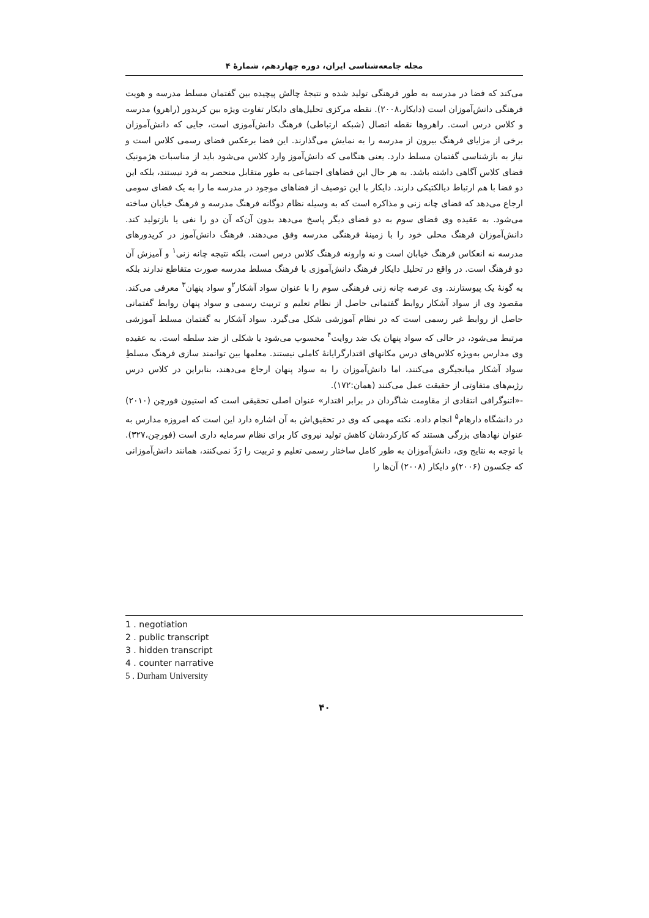مجله جامعه‌شناسی ایران، دوره چهاردهم، شمارۀ ۴
می‌کند که فضا در مدرسه به طور فرهنگی تولید شده و نتیجۀ چالش پیچیده بین گفتمان مسلط مدرسه و هویت فرهنگی دانش‌آموزان است (دایکار،۲۰۰۸). نقطه مرکزی تحلیل‌های دایکار تفاوت ویژه بین کریدور (راهرو) مدرسه و کلاس درس است. راهروها نقطه اتصال (شبکه ارتباطی) فرهنگ دانش‌آموزی است، جایی که دانش‌آموزان برخی از مزایای فرهنگ بیرون از مدرسه را به نمایش می‌گذارند. این فضا برعکس فضای رسمی کلاس است و نیاز به بازشناسی گفتمان مسلط دارد. یعنی هنگامی که دانش‌آموز وارد کلاس می‌شود باید از مناسبات هژمونیک فضای کلاس آگاهی داشته باشد. به هر حال این فضاهای اجتماعی به طور متقابل منحصر به فرد نیستند، بلکه این دو فضا با هم ارتباط دیالکتیکی دارند. دایکار با این توصیف از فضاهای موجود در مدرسه ما را به یک فضای سومی ارجاع می‌دهد که فضای چانه زنی و مذاکره است که به وسیله نظام دوگانه فرهنگ مدرسه و فرهنگ خیابان ساخته می‌شود. به عقیده وی فضای سوم به دو فضای دیگر پاسخ می‌دهد بدون آن‌که آن دو را نفی یا بازتولید کند. دانش‌آموزان فرهنگ محلی خود را با زمینۀ فرهنگی مدرسه وفق می‌دهند. فرهنگ دانش‌آموز در کریدورهای مدرسه نه انعکاس فرهنگ خیابان است و نه وارونه فرهنگ کلاس درس است، بلکه نتیجه چانه زنی<sup>۱</sup> و آمیزش آن دو فرهنگ است. در واقع در تحلیل دایکار فرهنگ دانش‌آموزی با فرهنگ مسلط مدرسه صورت متقاطع ندارند بلکه به گونۀ یک پیوستارند. وی عرصه چانه زنی فرهنگی سوم را با عنوان سواد آشکار<sup>۲</sup>و سواد پنهان<sup>۳</sup> معرفی می‌کند. مقصود وی از سواد آشکار روابط گفتمانی حاصل از نظام تعلیم و تربیت رسمی و سواد پنهان روابط گفتمانی حاصل از روابط غیر رسمی است که در نظام آموزشی شکل می‌گیرد. سواد آشکار به گفتمان مسلط آموزشی مرتبط می‌شود، در حالی که سواد پنهان یک ضد روایت<sup>۴</sup> محسوب می‌شود یا شکلی از ضد سلطه است. به عقیده وی مدارس به‌ویژه کلاس‌های درس مکانهای اقتدارگرایانۀ کاملی نیستند. معلمها بین توانمند سازی فرهنگ مسلطِ سواد آشکار میانجیگری می‌کنند، اما دانش‌آموزان را به سواد پنهان ارجاع می‌دهند، بنابراین در کلاس درس رژیم‌های متفاوتی از حقیقت عمل می‌کنند (همان:۱۷۲).
-«اتنوگرافی انتقادی از مقاومت شاگردان در برابر اقتدار» عنوان اصلی تحقیقی است که استیون فورچن (۲۰۱۰) در دانشگاه دارهام<sup>۵</sup> انجام داده. نکته مهمی که وی در تحقیق‌اش به آن اشاره دارد این است که امروزه مدارس به عنوان نهادهای بزرگی هستند که کارکردشان کاهش تولید نیروی کار برای نظام سرمایه داری است (فورچن،۳۲۷). با توجه به نتایج وی، دانش‌آموزان به طور کامل ساختار رسمی تعلیم و تربیت را رَدّ نمی‌کنند، همانند دانش‌آموزانی که جکسون (۲۰۰۶)و دایکار (۲۰۰۸) آن‌ها را
1 . negotiation
2 . public transcript
3 . hidden transcript
4 . counter narrative
5 . Durham University
۴۰